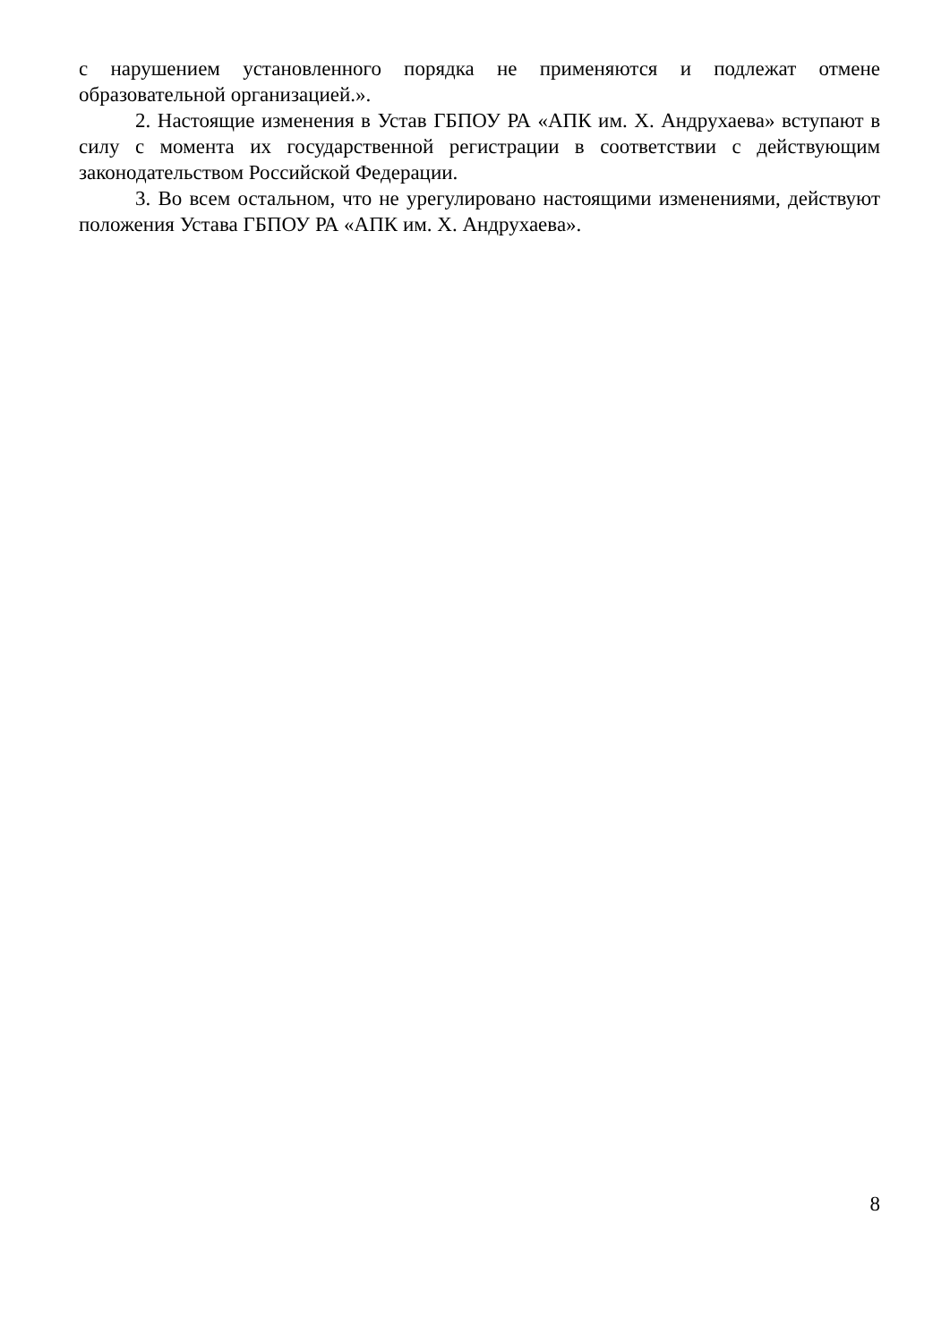с нарушением установленного порядка не применяются и подлежат отмене образовательной организацией.».
2. Настоящие изменения в Устав ГБПОУ РА «АПК им. Х. Андрухаева» вступают в силу с момента их государственной регистрации в соответствии с действующим законодательством Российской Федерации.
3. Во всем остальном, что не урегулировано настоящими изменениями, действуют положения Устава ГБПОУ РА «АПК им. Х. Андрухаева».
8